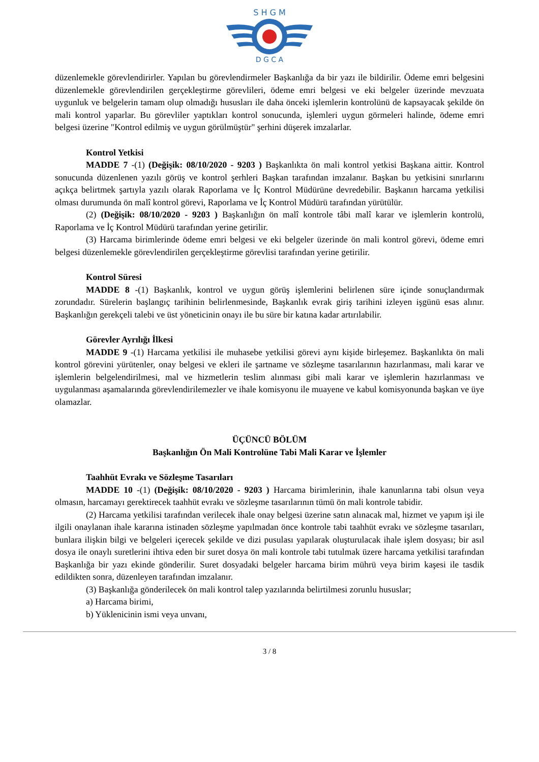S H G M
D G C A
düzenlemekle görevlendirirler. Yapılan bu görevlendirmeler Başkanlığa da bir yazı ile bildirilir. Ödeme emri belgesini düzenlemekle görevlendirilen gerçekleştirme görevlileri, ödeme emri belgesi ve eki belgeler üzerinde mevzuata uygunluk ve belgelerin tamam olup olmadığı hususları ile daha önceki işlemlerin kontrolünü de kapsayacak şekilde ön mali kontrol yaparlar. Bu görevliler yaptıkları kontrol sonucunda, işlemleri uygun görmeleri halinde, ödeme emri belgesi üzerine "Kontrol edilmiş ve uygun görülmüştür" şerhini düşerek imzalarlar.
Kontrol Yetkisi
MADDE 7 -(1) (Değişik: 08/10/2020 - 9203 ) Başkanlıkta ön mali kontrol yetkisi Başkana aittir. Kontrol sonucunda düzenlenen yazılı görüş ve kontrol şerhleri Başkan tarafından imzalanır. Başkan bu yetkisini sınırlarını açıkça belirtmek şartıyla yazılı olarak Raporlama ve İç Kontrol Müdürüne devredebilir. Başkanın harcama yetkilisi olması durumunda ön malî kontrol görevi, Raporlama ve İç Kontrol Müdürü tarafından yürütülür.
(2) (Değişik: 08/10/2020 - 9203 ) Başkanlığın ön malî kontrole tâbi malî karar ve işlemlerin kontrolü, Raporlama ve İç Kontrol Müdürü tarafından yerine getirilir.
(3) Harcama birimlerinde ödeme emri belgesi ve eki belgeler üzerinde ön mali kontrol görevi, ödeme emri belgesi düzenlemekle görevlendirilen gerçekleştirme görevlisi tarafından yerine getirilir.
Kontrol Süresi
MADDE 8 -(1) Başkanlık, kontrol ve uygun görüş işlemlerini belirlenen süre içinde sonuçlandırmak zorundadır. Sürelerin başlangıç tarihinin belirlenmesinde, Başkanlık evrak giriş tarihini izleyen işgünü esas alınır. Başkanlığın gerekçeli talebi ve üst yöneticinin onayı ile bu süre bir katına kadar artırılabilir.
Görevler Ayrılığı İlkesi
MADDE 9 -(1) Harcama yetkilisi ile muhasebe yetkilisi görevi aynı kişide birleşemez. Başkanlıkta ön mali kontrol görevini yürütenler, onay belgesi ve ekleri ile şartname ve sözleşme tasarılarının hazırlanması, mali karar ve işlemlerin belgelendirilmesi, mal ve hizmetlerin teslim alınması gibi mali karar ve işlemlerin hazırlanması ve uygulanması aşamalarında görevlendirilemezler ve ihale komisyonu ile muayene ve kabul komisyonunda başkan ve üye olamazlar.
ÜÇÜNCÜ BÖLÜM
Başkanlığın Ön Mali Kontrolüne Tabi Mali Karar ve İşlemler
Taahhüt Evrakı ve Sözleşme Tasarıları
MADDE 10 -(1) (Değişik: 08/10/2020 - 9203 ) Harcama birimlerinin, ihale kanunlarına tabi olsun veya olmasın, harcamayı gerektirecek taahhüt evrakı ve sözleşme tasarılarının tümü ön mali kontrole tabidir.
(2) Harcama yetkilisi tarafından verilecek ihale onay belgesi üzerine satın alınacak mal, hizmet ve yapım işi ile ilgili onaylanan ihale kararına istinaden sözleşme yapılmadan önce kontrole tabi taahhüt evrakı ve sözleşme tasarıları, bunlara ilişkin bilgi ve belgeleri içerecek şekilde ve dizi pusulası yapılarak oluşturulacak ihale işlem dosyası; bir asıl dosya ile onaylı suretlerini ihtiva eden bir suret dosya ön mali kontrole tabi tutulmak üzere harcama yetkilisi tarafından Başkanlığa bir yazı ekinde gönderilir. Suret dosyadaki belgeler harcama birim mührü veya birim kaşesi ile tasdik edildikten sonra, düzenleyen tarafından imzalanır.
(3) Başkanlığa gönderilecek ön mali kontrol talep yazılarında belirtilmesi zorunlu hususlar;
a) Harcama birimi,
b) Yüklenicinin ismi veya unvanı,
3 / 8